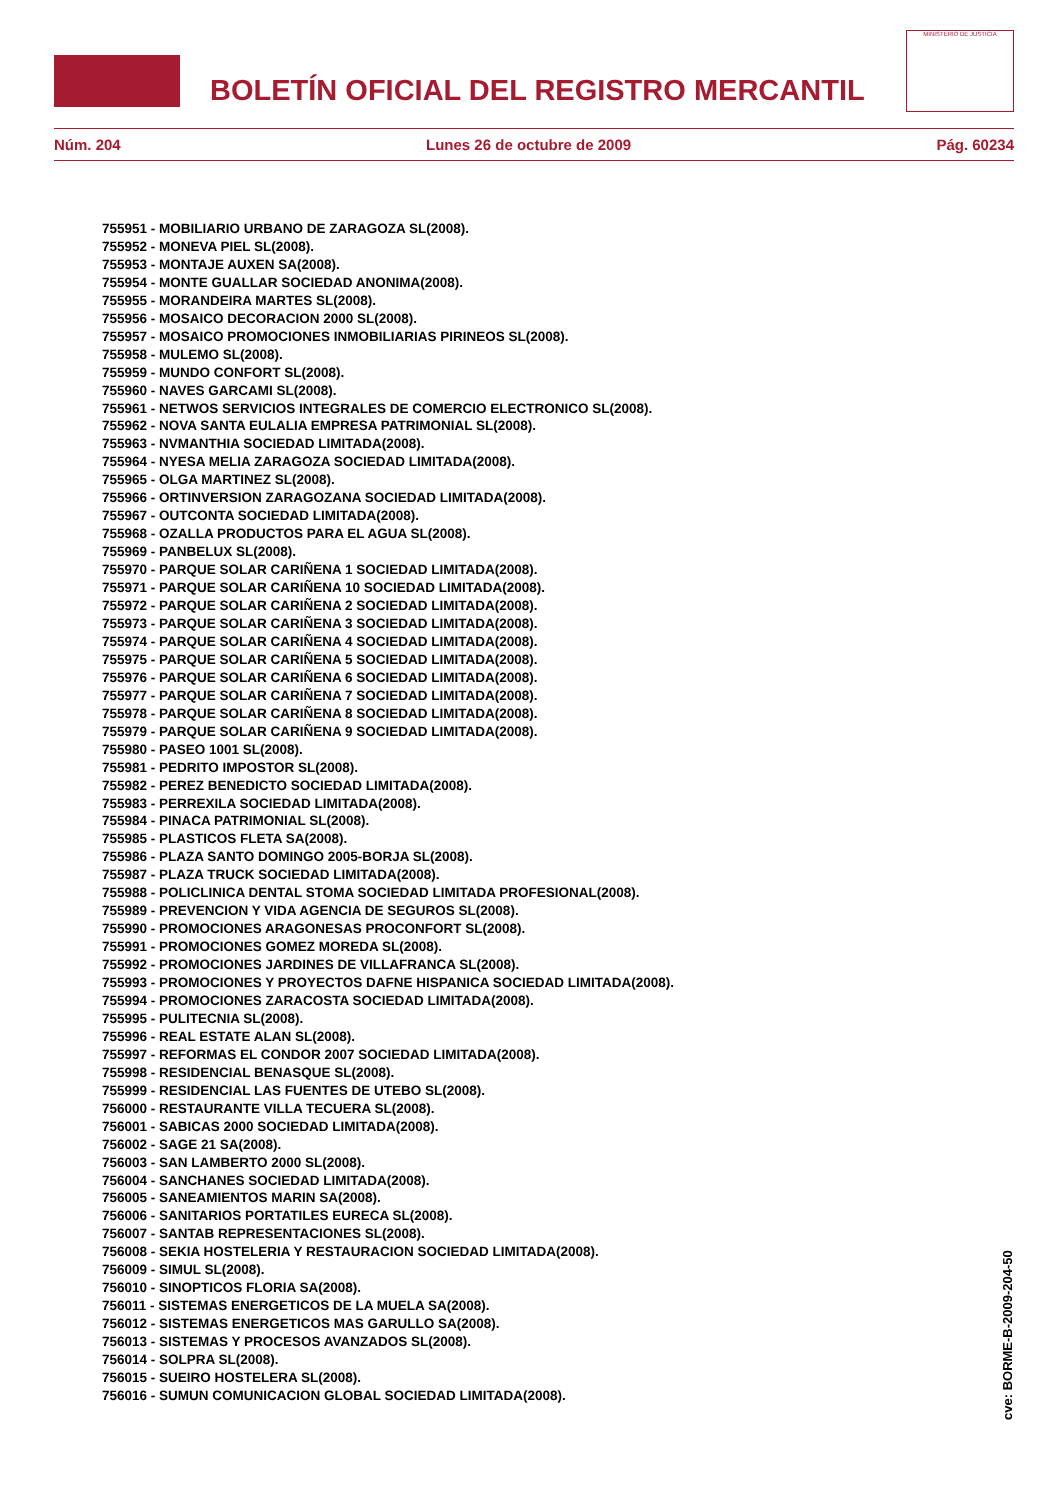BOLETÍN OFICIAL DEL REGISTRO MERCANTIL
MINISTERIO DE JUSTICIA
Núm. 204 Lunes 26 de octubre de 2009 Pág. 60234
755951 - MOBILIARIO URBANO DE ZARAGOZA SL(2008).
755952 - MONEVA PIEL SL(2008).
755953 - MONTAJE AUXEN SA(2008).
755954 - MONTE GUALLAR SOCIEDAD ANONIMA(2008).
755955 - MORANDEIRA MARTES SL(2008).
755956 - MOSAICO DECORACION 2000 SL(2008).
755957 - MOSAICO PROMOCIONES INMOBILIARIAS PIRINEOS SL(2008).
755958 - MULEMO SL(2008).
755959 - MUNDO CONFORT SL(2008).
755960 - NAVES GARCAMI SL(2008).
755961 - NETWOS SERVICIOS INTEGRALES DE COMERCIO ELECTRONICO SL(2008).
755962 - NOVA SANTA EULALIA EMPRESA PATRIMONIAL SL(2008).
755963 - NVMANTHIA SOCIEDAD LIMITADA(2008).
755964 - NYESA MELIA ZARAGOZA SOCIEDAD LIMITADA(2008).
755965 - OLGA MARTINEZ SL(2008).
755966 - ORTINVERSION ZARAGOZANA SOCIEDAD LIMITADA(2008).
755967 - OUTCONTA SOCIEDAD LIMITADA(2008).
755968 - OZALLA PRODUCTOS PARA EL AGUA SL(2008).
755969 - PANBELUX SL(2008).
755970 - PARQUE SOLAR CARIÑENA 1 SOCIEDAD LIMITADA(2008).
755971 - PARQUE SOLAR CARIÑENA 10 SOCIEDAD LIMITADA(2008).
755972 - PARQUE SOLAR CARIÑENA 2 SOCIEDAD LIMITADA(2008).
755973 - PARQUE SOLAR CARIÑENA 3 SOCIEDAD LIMITADA(2008).
755974 - PARQUE SOLAR CARIÑENA 4 SOCIEDAD LIMITADA(2008).
755975 - PARQUE SOLAR CARIÑENA 5 SOCIEDAD LIMITADA(2008).
755976 - PARQUE SOLAR CARIÑENA 6 SOCIEDAD LIMITADA(2008).
755977 - PARQUE SOLAR CARIÑENA 7 SOCIEDAD LIMITADA(2008).
755978 - PARQUE SOLAR CARIÑENA 8 SOCIEDAD LIMITADA(2008).
755979 - PARQUE SOLAR CARIÑENA 9 SOCIEDAD LIMITADA(2008).
755980 - PASEO 1001 SL(2008).
755981 - PEDRITO IMPOSTOR SL(2008).
755982 - PEREZ BENEDICTO SOCIEDAD LIMITADA(2008).
755983 - PERREXILA SOCIEDAD LIMITADA(2008).
755984 - PINACA PATRIMONIAL SL(2008).
755985 - PLASTICOS FLETA SA(2008).
755986 - PLAZA SANTO DOMINGO 2005-BORJA SL(2008).
755987 - PLAZA TRUCK SOCIEDAD LIMITADA(2008).
755988 - POLICLINICA DENTAL STOMA SOCIEDAD LIMITADA PROFESIONAL(2008).
755989 - PREVENCION Y VIDA AGENCIA DE SEGUROS SL(2008).
755990 - PROMOCIONES ARAGONESAS PROCONFORT SL(2008).
755991 - PROMOCIONES GOMEZ MOREDA SL(2008).
755992 - PROMOCIONES JARDINES DE VILLAFRANCA SL(2008).
755993 - PROMOCIONES Y PROYECTOS DAFNE HISPANICA SOCIEDAD LIMITADA(2008).
755994 - PROMOCIONES ZARACOSTA SOCIEDAD LIMITADA(2008).
755995 - PULITECNIA SL(2008).
755996 - REAL ESTATE ALAN SL(2008).
755997 - REFORMAS EL CONDOR 2007 SOCIEDAD LIMITADA(2008).
755998 - RESIDENCIAL BENASQUE SL(2008).
755999 - RESIDENCIAL LAS FUENTES DE UTEBO SL(2008).
756000 - RESTAURANTE VILLA TECUERA SL(2008).
756001 - SABICAS 2000 SOCIEDAD LIMITADA(2008).
756002 - SAGE 21 SA(2008).
756003 - SAN LAMBERTO 2000 SL(2008).
756004 - SANCHANES SOCIEDAD LIMITADA(2008).
756005 - SANEAMIENTOS MARIN SA(2008).
756006 - SANITARIOS PORTATILES EURECA SL(2008).
756007 - SANTAB REPRESENTACIONES SL(2008).
756008 - SEKIA HOSTELERIA Y RESTAURACION SOCIEDAD LIMITADA(2008).
756009 - SIMUL SL(2008).
756010 - SINOPTICOS FLORIA SA(2008).
756011 - SISTEMAS ENERGETICOS DE LA MUELA SA(2008).
756012 - SISTEMAS ENERGETICOS MAS GARULLO SA(2008).
756013 - SISTEMAS Y PROCESOS AVANZADOS SL(2008).
756014 - SOLPRA SL(2008).
756015 - SUEIRO HOSTELERA SL(2008).
756016 - SUMUN COMUNICACION GLOBAL SOCIEDAD LIMITADA(2008).
cve: BORME-B-2009-204-50